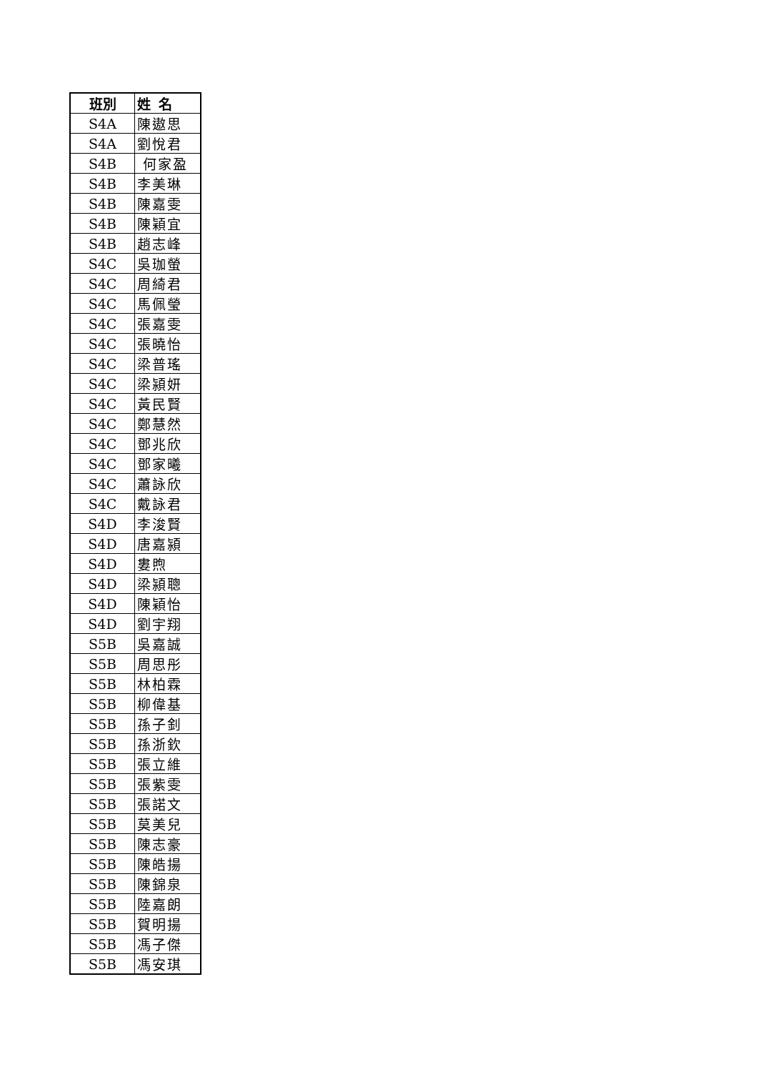| 班別 | 姓 名 |
| --- | --- |
| S4A | 陳遨思 |
| S4A | 劉悅君 |
| S4B | 何家盈 |
| S4B | 李美琳 |
| S4B | 陳嘉雯 |
| S4B | 陳穎宜 |
| S4B | 趙志峰 |
| S4C | 吳珈螢 |
| S4C | 周綺君 |
| S4C | 馬佩瑩 |
| S4C | 張嘉雯 |
| S4C | 張曉怡 |
| S4C | 梁普瑤 |
| S4C | 梁潁妍 |
| S4C | 黃民賢 |
| S4C | 鄭慧然 |
| S4C | 鄧兆欣 |
| S4C | 鄧家曦 |
| S4C | 蕭詠欣 |
| S4C | 戴詠君 |
| S4D | 李浚賢 |
| S4D | 唐嘉潁 |
| S4D | 婁煦 |
| S4D | 梁潁聰 |
| S4D | 陳穎怡 |
| S4D | 劉宇翔 |
| S5B | 吳嘉誠 |
| S5B | 周思彤 |
| S5B | 林柏霖 |
| S5B | 柳偉基 |
| S5B | 孫子釗 |
| S5B | 孫浙欽 |
| S5B | 張立維 |
| S5B | 張紫雯 |
| S5B | 張諾文 |
| S5B | 莫美兒 |
| S5B | 陳志豪 |
| S5B | 陳皓揚 |
| S5B | 陳錦泉 |
| S5B | 陸嘉朗 |
| S5B | 賀明揚 |
| S5B | 馮子傑 |
| S5B | 馮安琪 |